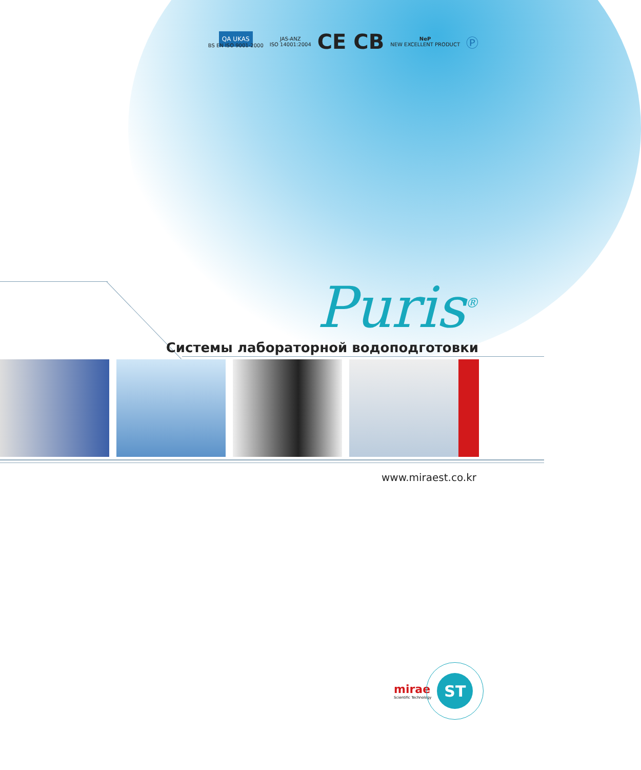QA UKAS
BS EN ISO 9001-2000
JAS-ANZ
ISO 14001:2004
CE CB
NeP
NEW EXCELLENT PRODUCT
Ⓟ
Puris<sup>®</sup>
Системы лабораторной водоподготовки
www.miraest.co.kr
mirae
Scientific Technology
ST